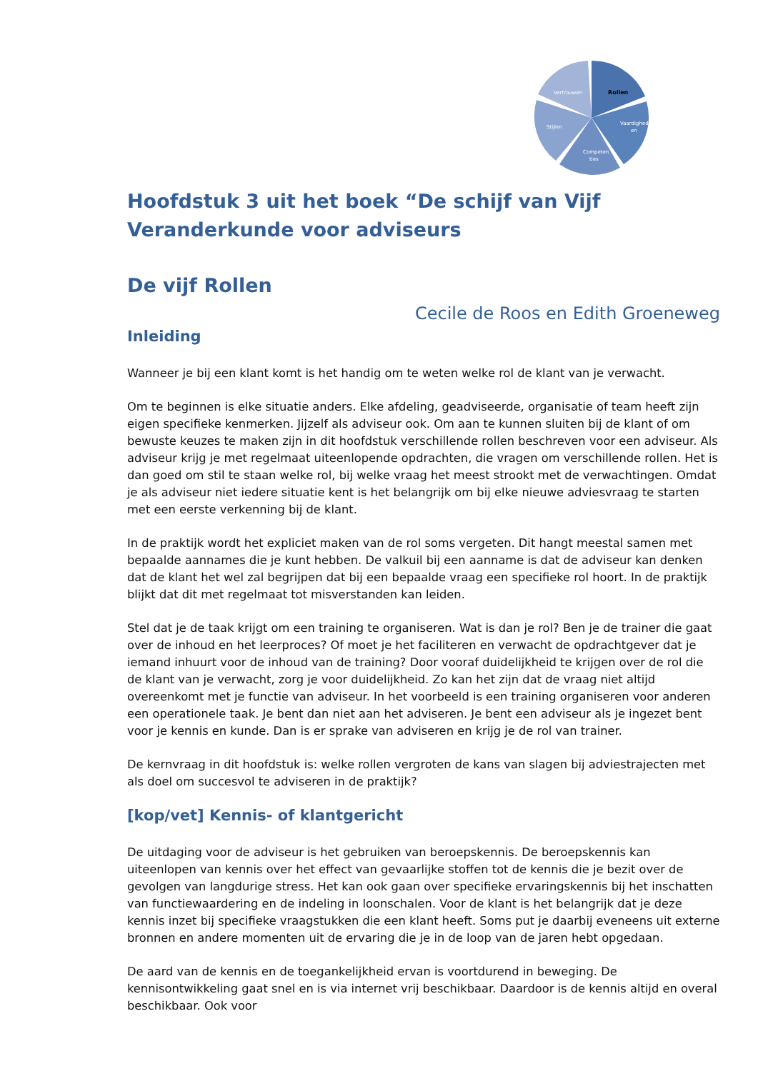Rollen
Vaardighed
en
Competen
ties
Stijlen
Vertrouwen
Hoofdstuk 3 uit het boek “De schijf van Vijf
Veranderkunde voor adviseurs
De vijf Rollen
Cecile de Roos en Edith Groeneweg
Inleiding
Wanneer je bij een klant komt is het handig om te weten welke rol de klant van je verwacht.
Om te beginnen is elke situatie anders. Elke afdeling, geadviseerde, organisatie of team heeft zijn eigen specifieke kenmerken. Jijzelf als adviseur ook. Om aan te kunnen sluiten bij de klant of om bewuste keuzes te maken zijn in dit hoofdstuk verschillende rollen beschreven voor een adviseur. Als adviseur krijg je met regelmaat uiteenlopende opdrachten, die vragen om verschillende rollen. Het is dan goed om stil te staan welke rol, bij welke vraag het meest strookt met de verwachtingen. Omdat je als adviseur niet iedere situatie kent is het belangrijk om bij elke nieuwe adviesvraag te starten met een eerste verkenning bij de klant.
In de praktijk wordt het expliciet maken van de rol soms vergeten. Dit hangt meestal samen met bepaalde aannames die je kunt hebben. De valkuil bij een aanname is dat de adviseur kan denken dat de klant het wel zal begrijpen dat bij een bepaalde vraag een specifieke rol hoort. In de praktijk blijkt dat dit met regelmaat tot misverstanden kan leiden.
Stel dat je de taak krijgt om een training te organiseren. Wat is dan je rol? Ben je de trainer die gaat over de inhoud en het leerproces? Of moet je het faciliteren en verwacht de opdrachtgever dat je iemand inhuurt voor de inhoud van de training? Door vooraf duidelijkheid te krijgen over de rol die de klant van je verwacht, zorg je voor duidelijkheid. Zo kan het zijn dat de vraag niet altijd overeenkomt met je functie van adviseur. In het voorbeeld is een training organiseren voor anderen een operationele taak. Je bent dan niet aan het adviseren. Je bent een adviseur als je ingezet bent voor je kennis en kunde. Dan is er sprake van adviseren en krijg je de rol van trainer.
De kernvraag in dit hoofdstuk is: welke rollen vergroten de kans van slagen bij adviestrajecten met als doel om succesvol te adviseren in de praktijk?
[kop/vet] Kennis- of klantgericht
De uitdaging voor de adviseur is het gebruiken van beroepskennis. De beroepskennis kan uiteenlopen van kennis over het effect van gevaarlijke stoffen tot de kennis die je bezit over de gevolgen van langdurige stress. Het kan ook gaan over specifieke ervaringskennis bij het inschatten van functiewaardering en de indeling in loonschalen. Voor de klant is het belangrijk dat je deze kennis inzet bij specifieke vraagstukken die een klant heeft. Soms put je daarbij eveneens uit externe bronnen en andere momenten uit de ervaring die je in de loop van de jaren hebt opgedaan.
De aard van de kennis en de toegankelijkheid ervan is voortdurend in beweging. De kennisontwikkeling gaat snel en is via internet vrij beschikbaar. Daardoor is de kennis altijd en overal beschikbaar. Ook voor